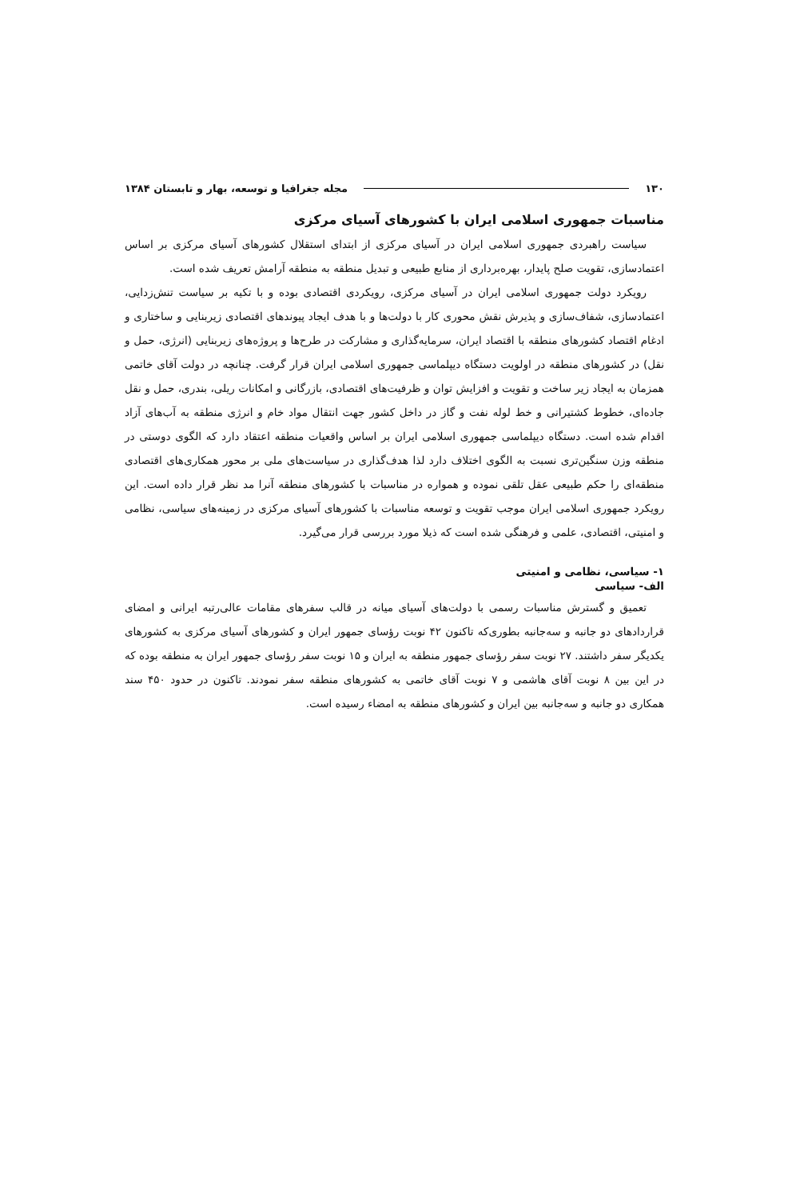۱۳۰ مجله جغرافیا و توسعه، بهار و تابستان ۱۳۸۴
مناسبات جمهوری اسلامی ایران با کشورهای آسیای مرکزی
سیاست راهبردی جمهوری اسلامی ایران در آسیای مرکزی از ابتدای استقلال کشورهای آسیای مرکزی بر اساس اعتمادسازی، تقویت صلح پایدار، بهره‌برداری از منابع طبیعی و تبدیل منطقه به منطقه آرامش تعریف شده است.
رویکرد دولت جمهوری اسلامی ایران در آسیای مرکزی، رویکردی اقتصادی بوده و با تکیه بر سیاست تنش‌زدایی، اعتمادسازی، شفاف‌سازی و پذیرش نقش محوری کار با دولت‌ها و با هدف ایجاد پیوندهای اقتصادی زیربنایی و ساختاری و ادغام اقتصاد کشورهای منطقه با اقتصاد ایران، سرمایه‌گذاری و مشارکت در طرح‌ها و پروژه‌های زیربنایی (انرژی، حمل و نقل) در کشورهای منطقه در اولویت دستگاه دیپلماسی جمهوری اسلامی ایران قرار گرفت. چنانچه در دولت آقای خاتمی همزمان به ایجاد زیر ساخت و تقویت و افزایش توان و ظرفیت‌های اقتصادی، بازرگانی و امکانات ریلی، بندری، حمل و نقل جاده‌ای، خطوط کشتیرانی و خط لوله نفت و گاز در داخل کشور جهت انتقال مواد خام و انرژی منطقه به آب‌های آزاد اقدام شده است. دستگاه دیپلماسی جمهوری اسلامی ایران بر اساس واقعیات منطقه اعتقاد دارد که الگوی دوستی در منطقه وزن سنگین‌تری نسبت به الگوی اختلاف دارد لذا هدف‌گذاری در سیاست‌های ملی بر محور همکاری‌های اقتصادی منطقه‌ای را حکم طبیعی عقل تلقی نموده و همواره در مناسبات با کشورهای منطقه آنرا مد نظر قرار داده است. این رویکرد جمهوری اسلامی ایران موجب تقویت و توسعه مناسبات با کشورهای آسیای مرکزی در زمینه‌های سیاسی، نظامی و امنیتی، اقتصادی، علمی و فرهنگی شده است که ذیلا مورد بررسی قرار می‌گیرد.
۱- سیاسی، نظامی و امنیتی
الف- سیاسی
تعمیق و گسترش مناسبات رسمی با دولت‌های آسیای میانه در قالب سفرهای مقامات عالی‌رتبه ایرانی و امضای قراردادهای دو جانبه و سه‌جانبه بطوری‌که تاکنون ۴۲ نوبت رؤسای جمهور ایران و کشورهای آسیای مرکزی به کشورهای یکدیگر سفر داشتند. ۲۷ نوبت سفر رؤسای جمهور منطقه به ایران و ۱۵ نوبت سفر رؤسای جمهور ایران به منطقه بوده که در این بین ۸ نوبت آقای هاشمی و ۷ نوبت آقای خاتمی به کشورهای منطقه سفر نمودند. تاکنون در حدود ۴۵۰ سند همکاری دو جانبه و سه‌جانبه بین ایران و کشورهای منطقه به امضاء رسیده است.